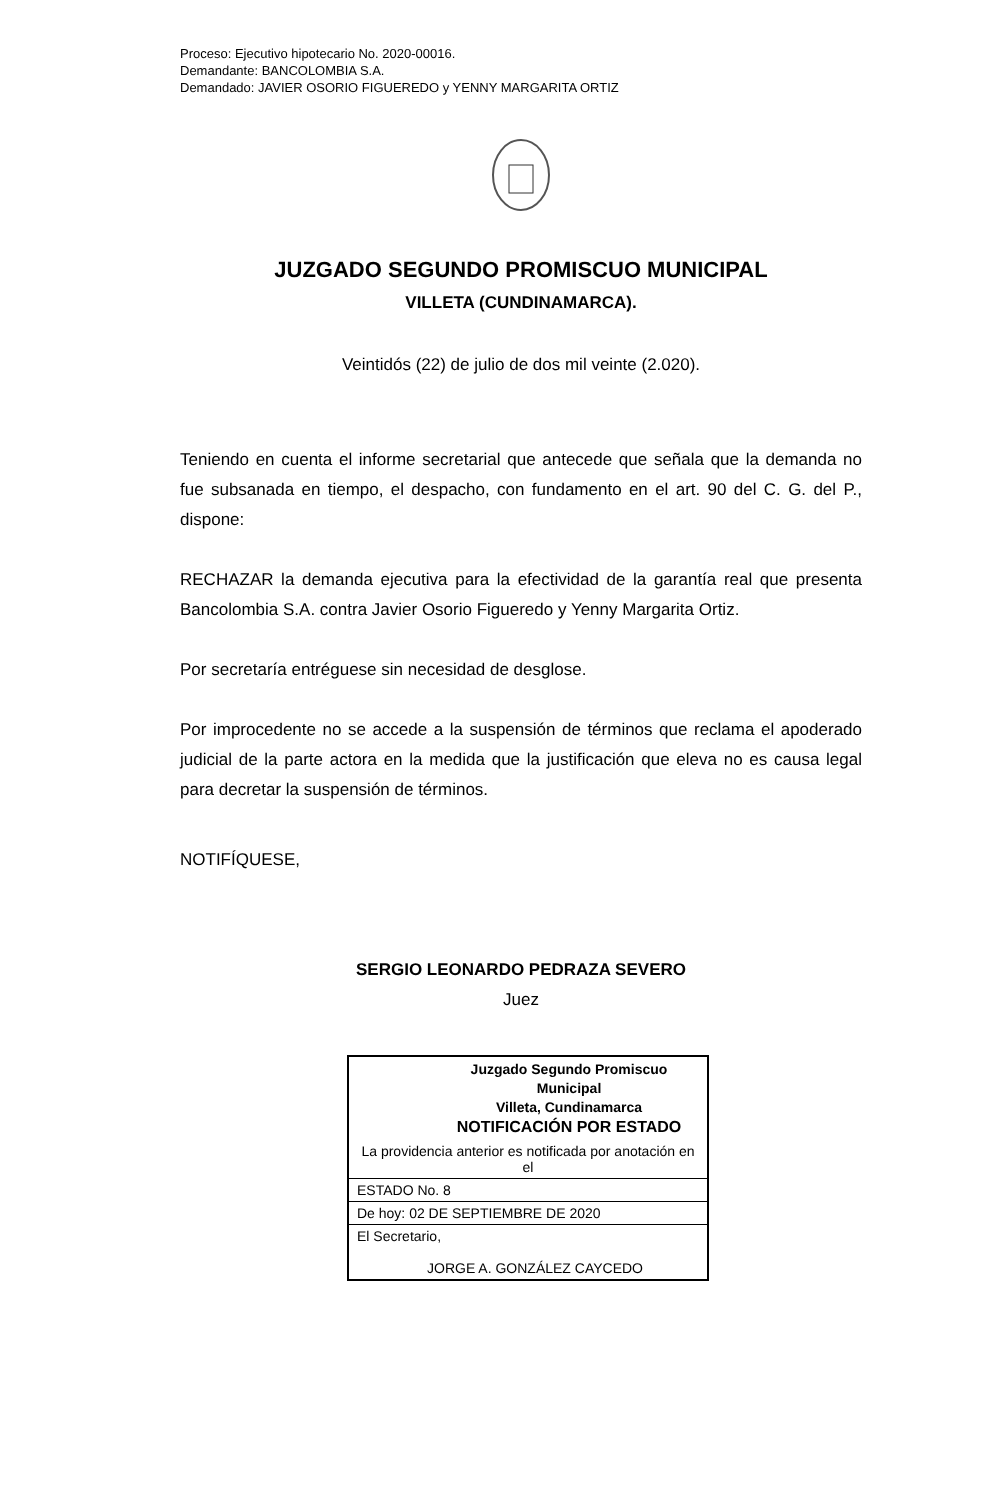Proceso: Ejecutivo hipotecario No. 2020-00016.
Demandante: BANCOLOMBIA S.A.
Demandado: JAVIER OSORIO FIGUEREDO y YENNY MARGARITA ORTIZ
JUZGADO SEGUNDO PROMISCUO MUNICIPAL
VILLETA (CUNDINAMARCA).
Veintidós (22) de julio de dos mil veinte (2.020).
Teniendo en cuenta el informe secretarial que antecede que señala que la demanda no fue subsanada en tiempo, el despacho, con fundamento en el art. 90 del C. G. del P., dispone:
RECHAZAR la demanda ejecutiva para la efectividad de la garantía real que presenta Bancolombia S.A. contra Javier Osorio Figueredo y Yenny Margarita Ortiz.
Por secretaría entréguese sin necesidad de desglose.
Por improcedente no se accede a la suspensión de términos que reclama el apoderado judicial de la parte actora en la medida que la justificación que eleva no es causa legal para decretar la suspensión de términos.
NOTIFÍQUESE,
SERGIO LEONARDO PEDRAZA SEVERO
Juez
| Juzgado Segundo Promiscuo Municipal Villeta, Cundinamarca NOTIFICACIÓN POR ESTADO |
| La providencia anterior es notificada por anotación en el |
| ESTADO No. 8 |
| De hoy: 02 DE SEPTIEMBRE DE 2020 |
| El Secretario, JORGE A. GONZÁLEZ CAYCEDO |